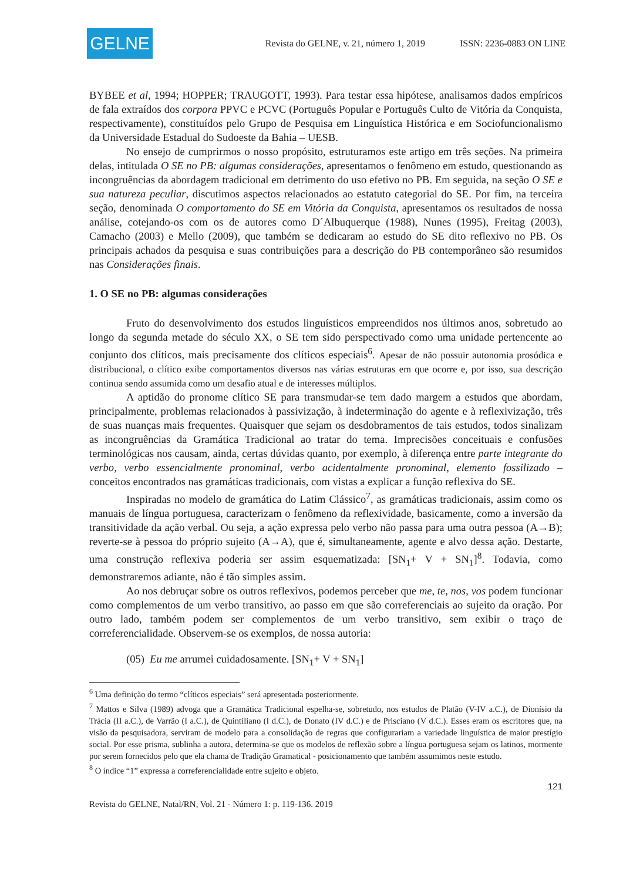GELNE
Revista do GELNE, v. 21, número 1, 2019 ISSN: 2236-0883 ON LINE
BYBEE et al, 1994; HOPPER; TRAUGOTT, 1993). Para testar essa hipótese, analisamos dados empíricos de fala extraídos dos corpora PPVC e PCVC (Português Popular e Português Culto de Vitória da Conquista, respectivamente), constituídos pelo Grupo de Pesquisa em Linguística Histórica e em Sociofuncionalismo da Universidade Estadual do Sudoeste da Bahia – UESB.
No ensejo de cumprirmos o nosso propósito, estruturamos este artigo em três seções. Na primeira delas, intitulada O SE no PB: algumas considerações, apresentamos o fenômeno em estudo, questionando as incongruências da abordagem tradicional em detrimento do uso efetivo no PB. Em seguida, na seção O SE e sua natureza peculiar, discutimos aspectos relacionados ao estatuto categorial do SE. Por fim, na terceira seção, denominada O comportamento do SE em Vitória da Conquista, apresentamos os resultados de nossa análise, cotejando-os com os de autores como D´Albuquerque (1988), Nunes (1995), Freitag (2003), Camacho (2003) e Mello (2009), que também se dedicaram ao estudo do SE dito reflexivo no PB. Os principais achados da pesquisa e suas contribuições para a descrição do PB contemporâneo são resumidos nas Considerações finais.
1. O SE no PB: algumas considerações
Fruto do desenvolvimento dos estudos linguísticos empreendidos nos últimos anos, sobretudo ao longo da segunda metade do século XX, o SE tem sido perspectivado como uma unidade pertencente ao conjunto dos clíticos, mais precisamente dos clíticos especiais<sup>6</sup>. Apesar de não possuir autonomia prosódica e distribucional, o clítico exibe comportamentos diversos nas várias estruturas em que ocorre e, por isso, sua descrição continua sendo assumida como um desafio atual e de interesses múltiplos.
A aptidão do pronome clítico SE para transmudar-se tem dado margem a estudos que abordam, principalmente, problemas relacionados à passivização, à indeterminação do agente e à reflexivização, três de suas nuanças mais frequentes. Quaisquer que sejam os desdobramentos de tais estudos, todos sinalizam as incongruências da Gramática Tradicional ao tratar do tema. Imprecisões conceituais e confusões terminológicas nos causam, ainda, certas dúvidas quanto, por exemplo, à diferença entre parte integrante do verbo, verbo essencialmente pronominal, verbo acidentalmente pronominal, elemento fossilizado – conceitos encontrados nas gramáticas tradicionais, com vistas a explicar a função reflexiva do SE.
Inspiradas no modelo de gramática do Latim Clássico<sup>7</sup>, as gramáticas tradicionais, assim como os manuais de língua portuguesa, caracterizam o fenômeno da reflexividade, basicamente, como a inversão da transitividade da ação verbal. Ou seja, a ação expressa pelo verbo não passa para uma outra pessoa (A→B); reverte-se à pessoa do próprio sujeito (A→A), que é, simultaneamente, agente e alvo dessa ação. Destarte, uma construção reflexiva poderia ser assim esquematizada: [SN<sub>1</sub>+ V + SN<sub>1</sub>]<sup>8</sup>. Todavia, como demonstraremos adiante, não é tão simples assim.
Ao nos debruçar sobre os outros reflexivos, podemos perceber que me, te, nos, vos podem funcionar como complementos de um verbo transitivo, ao passo em que são correferenciais ao sujeito da oração. Por outro lado, também podem ser complementos de um verbo transitivo, sem exibir o traço de correferencialidade. Observem-se os exemplos, de nossa autoria:
(05) Eu me arrumei cuidadosamente. [SN<sub>1</sub>+ V + SN<sub>1</sub>]
<sup>6</sup> Uma definição do termo “clíticos especiais” será apresentada posteriormente.
<sup>7</sup> Mattos e Silva (1989) advoga que a Gramática Tradicional espelha-se, sobretudo, nos estudos de Platão (V-IV a.C.), de Dionísio da Trácia (II a.C.), de Varrão (I a.C.), de Quintiliano (I d.C.), de Donato (IV d.C.) e de Prisciano (V d.C.). Esses eram os escritores que, na visão da pesquisadora, serviram de modelo para a consolidação de regras que configurariam a variedade linguística de maior prestígio social. Por esse prisma, sublinha a autora, determina-se que os modelos de reflexão sobre a língua portuguesa sejam os latinos, mormente por serem fornecidos pelo que ela chama de Tradição Gramatical - posicionamento que também assumimos neste estudo.
<sup>8</sup> O índice “1” expressa a correferencialidade entre sujeito e objeto.
121
Revista do GELNE, Natal/RN, Vol. 21 - Número 1: p. 119-136. 2019